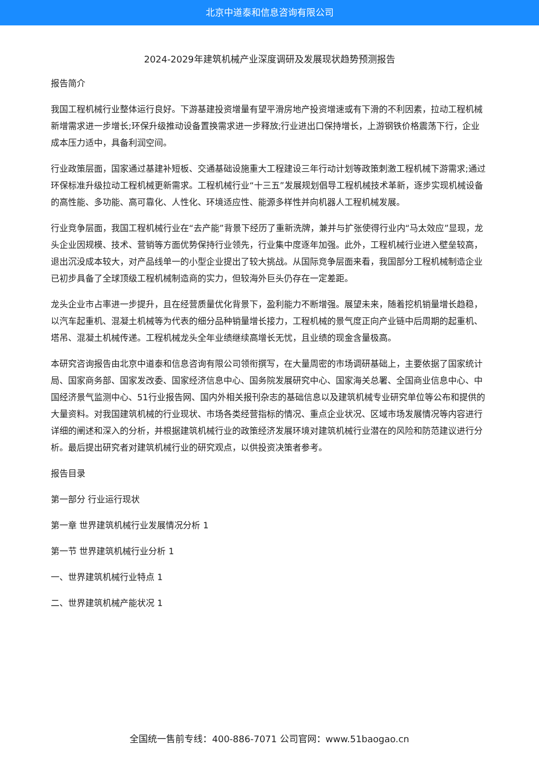北京中道泰和信息咨询有限公司
2024-2029年建筑机械产业深度调研及发展现状趋势预测报告
报告简介
我国工程机械行业整体运行良好。下游基建投资增量有望平滑房地产投资增速或有下滑的不利因素，拉动工程机械新增需求进一步增长;环保升级推动设备置换需求进一步释放;行业进出口保持增长，上游钢铁价格震荡下行，企业成本压力适中，具备利润空间。
行业政策层面，国家通过基建补短板、交通基础设施重大工程建设三年行动计划等政策刺激工程机械下游需求;通过环保标准升级拉动工程机械更新需求。工程机械行业“十三五”发展规划倡导工程机械技术革新，逐步实现机械设备的高性能、多功能、高可靠化、人性化、环境适应性、能源多样性并向机器人工程机械发展。
行业竞争层面，我国工程机械行业在“去产能”背景下经历了重新洗牌，兼并与扩张使得行业内“马太效应”显现，龙头企业因规模、技术、营销等方面优势保持行业领先，行业集中度逐年加强。此外，工程机械行业进入壁垒较高，退出沉没成本较大，对产品线单一的小型企业提出了较大挑战。从国际竞争层面来看，我国部分工程机械制造企业已初步具备了全球顶级工程机械制造商的实力，但较海外巨头仍存在一定差距。
龙头企业市占率进一步提升，且在经营质量优化背景下，盈利能力不断增强。展望未来，随着挖机销量增长趋稳，以汽车起重机、混凝土机械等为代表的细分品种销量增长接力，工程机械的景气度正向产业链中后周期的起重机、塔吊、混凝土机械传递。工程机械龙头全年业绩继续高增长无忧，且业绩的现金含量极高。
本研究咨询报告由北京中道泰和信息咨询有限公司领衔撰写，在大量周密的市场调研基础上，主要依据了国家统计局、国家商务部、国家发改委、国家经济信息中心、国务院发展研究中心、国家海关总署、全国商业信息中心、中国经济景气监测中心、51行业报告网、国内外相关报刊杂志的基础信息以及建筑机械专业研究单位等公布和提供的大量资料。对我国建筑机械的行业现状、市场各类经营指标的情况、重点企业状况、区域市场发展情况等内容进行详细的阐述和深入的分析，并根据建筑机械行业的政策经济发展环境对建筑机械行业潜在的风险和防范建议进行分析。最后提出研究者对建筑机械行业的研究观点，以供投资决策者参考。
报告目录
第一部分 行业运行现状
第一章 世界建筑机械行业发展情况分析 1
第一节 世界建筑机械行业分析 1
一、世界建筑机械行业特点 1
二、世界建筑机械产能状况 1
全国统一售前专线：400-886-7071 公司官网：www.51baogao.cn